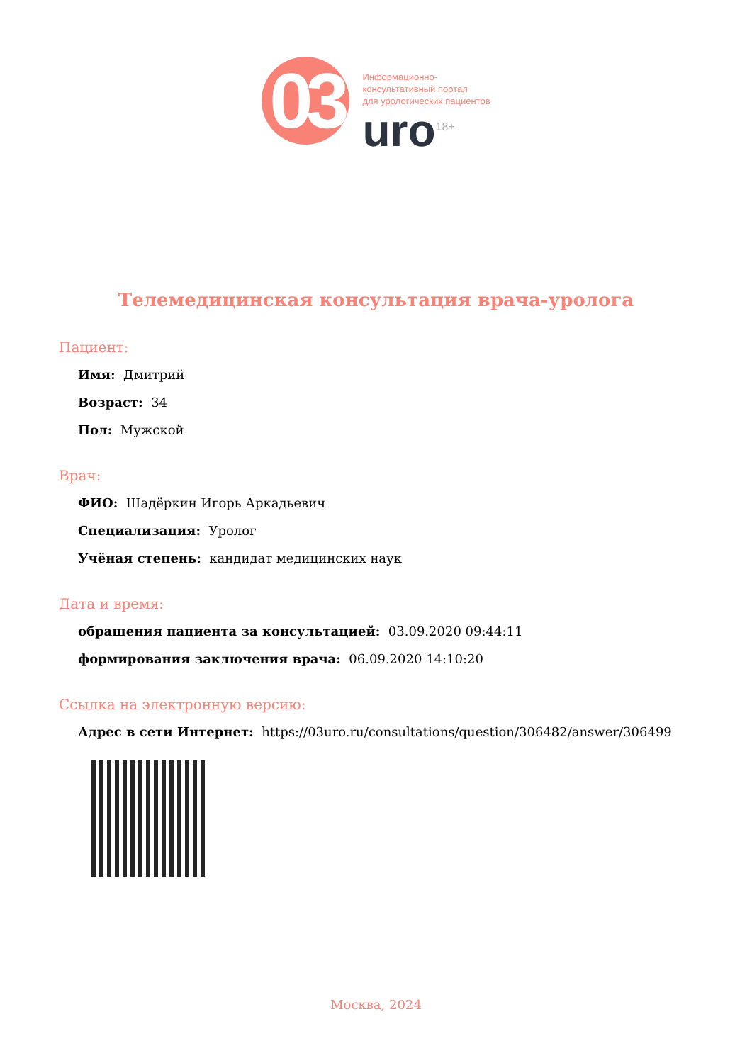03
Информационно-
консультативный портал
для урологических пациентов
uro<sup>18+</sup>
Телемедицинская консультация врача-уролога
Пациент:
Имя: Дмитрий
Возраст: 34
Пол: Мужской
Врач:
ФИО: Шадёркин Игорь Аркадьевич
Специализация: Уролог
Учёная степень: кандидат медицинских наук
Дата и время:
обращения пациента за консультацией: 03.09.2020 09:44:11
формирования заключения врача: 06.09.2020 14:10:20
Ссылка на электронную версию:
Адрес в сети Интернет: https://03uro.ru/consultations/question/306482/answer/306499
Москва, 2024